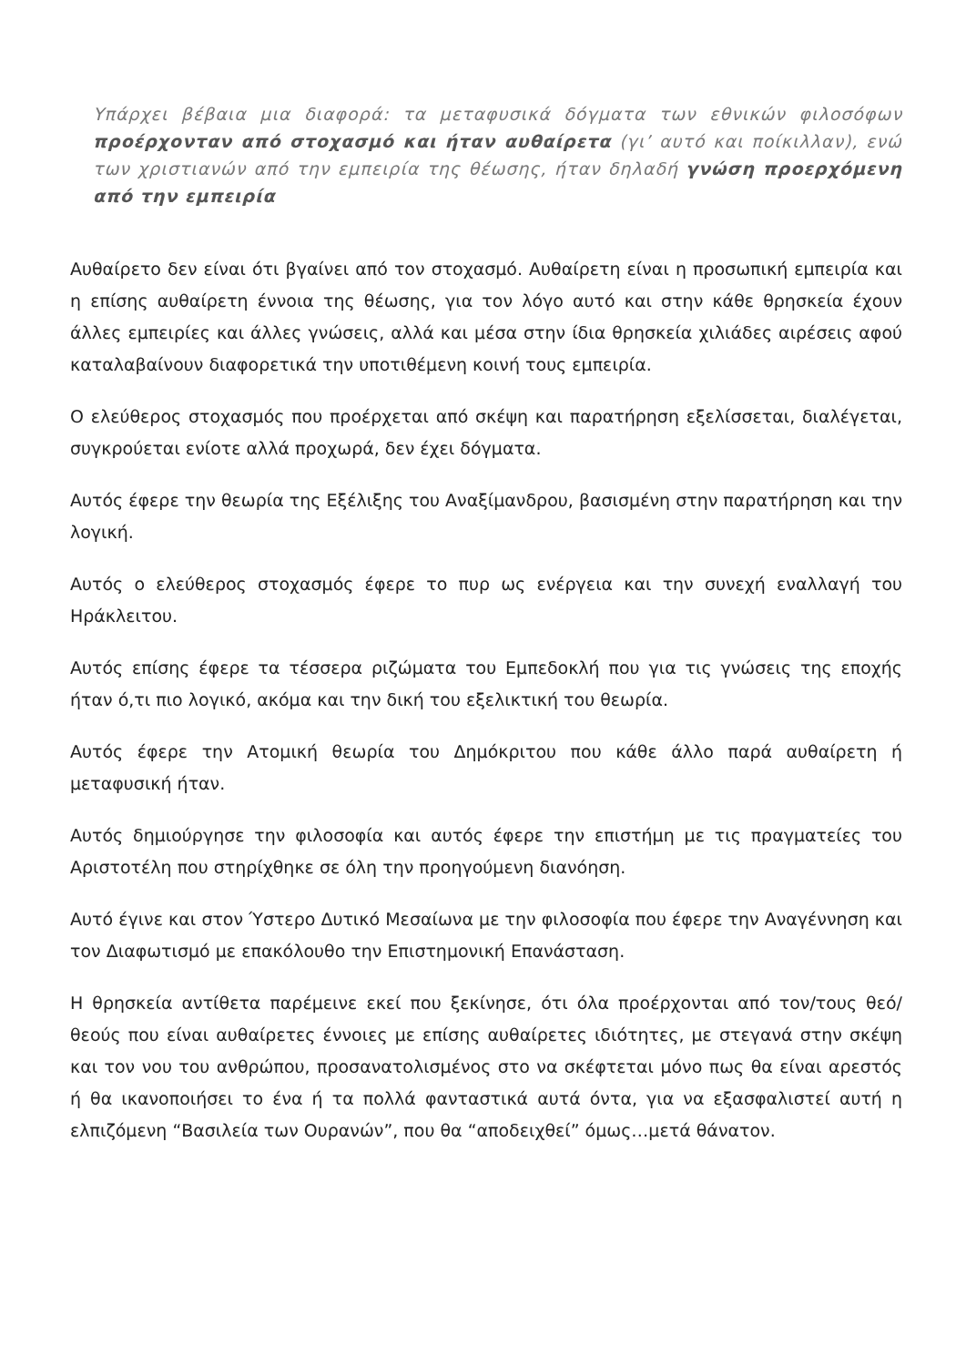Υπάρχει βέβαια μια διαφορά: τα μεταφυσικά δόγματα των εθνικών φιλοσόφων προέρχονταν από στοχασμό και ήταν αυθαίρετα (γι’ αυτό και ποίκιλλαν), ενώ των χριστιανών από την εμπειρία της θέωσης, ήταν δηλαδή γνώση προερχόμενη από την εμπειρία
Αυθαίρετο δεν είναι ότι βγαίνει από τον στοχασμό. Αυθαίρετη είναι η προσωπική εμπειρία και η επίσης αυθαίρετη έννοια της θέωσης, για τον λόγο αυτό και στην κάθε θρησκεία έχουν άλλες εμπειρίες και άλλες γνώσεις, αλλά και μέσα στην ίδια θρησκεία χιλιάδες αιρέσεις αφού καταλαβαίνουν διαφορετικά την υποτιθέμενη κοινή τους εμπειρία.
Ο ελεύθερος στοχασμός που προέρχεται από σκέψη και παρατήρηση εξελίσσεται, διαλέγεται, συγκρούεται ενίοτε αλλά προχωρά, δεν έχει δόγματα.
Αυτός έφερε την θεωρία της Εξέλιξης του Αναξίμανδρου, βασισμένη στην παρατήρηση και την λογική.
Αυτός ο ελεύθερος στοχασμός έφερε το πυρ ως ενέργεια και την συνεχή εναλλαγή του Ηράκλειτου.
Αυτός επίσης έφερε τα τέσσερα ριζώματα του Εμπεδοκλή που για τις γνώσεις της εποχής ήταν ό,τι πιο λογικό, ακόμα και την δική του εξελικτική του θεωρία.
Αυτός έφερε την Ατομική θεωρία του Δημόκριτου που κάθε άλλο παρά αυθαίρετη ή μεταφυσική ήταν.
Αυτός δημιούργησε την φιλοσοφία και αυτός έφερε την επιστήμη με τις πραγματείες του Αριστοτέλη που στηρίχθηκε σε όλη την προηγούμενη διανόηση.
Αυτό έγινε και στον Ύστερο Δυτικό Μεσαίωνα με την φιλοσοφία που έφερε την Αναγέννηση και τον Διαφωτισμό με επακόλουθο την Επιστημονική Επανάσταση.
Η θρησκεία αντίθετα παρέμεινε εκεί που ξεκίνησε, ότι όλα προέρχονται από τον/τους θεό/θεούς που είναι αυθαίρετες έννοιες με επίσης αυθαίρετες ιδιότητες, με στεγανά στην σκέψη και τον νου του ανθρώπου, προσανατολισμένος στο να σκέφτεται μόνο πως θα είναι αρεστός ή θα ικανοποιήσει το ένα ή τα πολλά φανταστικά αυτά όντα, για να εξασφαλιστεί αυτή η ελπιζόμενη “Βασιλεία των Ουρανών”, που θα “αποδειχθεί” όμως…μετά θάνατον.